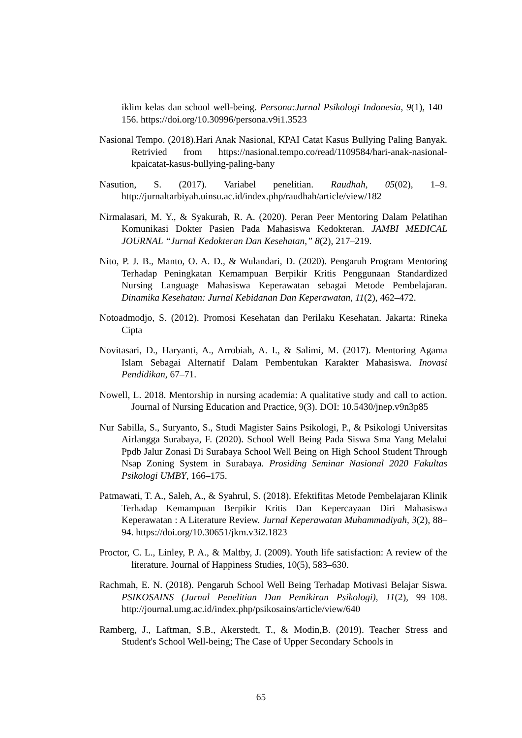iklim kelas dan school well-being. Persona:Jurnal Psikologi Indonesia, 9(1), 140–156. https://doi.org/10.30996/persona.v9i1.3523
Nasional Tempo. (2018).Hari Anak Nasional, KPAI Catat Kasus Bullying Paling Banyak. Retrivied from https://nasional.tempo.co/read/1109584/hari-anak-nasional-kpaicatat-kasus-bullying-paling-bany
Nasution, S. (2017). Variabel penelitian. Raudhah, 05(02), 1–9. http://jurnaltarbiyah.uinsu.ac.id/index.php/raudhah/article/view/182
Nirmalasari, M. Y., & Syakurah, R. A. (2020). Peran Peer Mentoring Dalam Pelatihan Komunikasi Dokter Pasien Pada Mahasiswa Kedokteran. JAMBI MEDICAL JOURNAL “Jurnal Kedokteran Dan Kesehatan,” 8(2), 217–219.
Nito, P. J. B., Manto, O. A. D., & Wulandari, D. (2020). Pengaruh Program Mentoring Terhadap Peningkatan Kemampuan Berpikir Kritis Penggunaan Standardized Nursing Language Mahasiswa Keperawatan sebagai Metode Pembelajaran. Dinamika Kesehatan: Jurnal Kebidanan Dan Keperawatan, 11(2), 462–472.
Notoadmodjo, S. (2012). Promosi Kesehatan dan Perilaku Kesehatan. Jakarta: Rineka Cipta
Novitasari, D., Haryanti, A., Arrobiah, A. I., & Salimi, M. (2017). Mentoring Agama Islam Sebagai Alternatif Dalam Pembentukan Karakter Mahasiswa. Inovasi Pendidikan, 67–71.
Nowell, L. 2018. Mentorship in nursing academia: A qualitative study and call to action. Journal of Nursing Education and Practice, 9(3). DOI: 10.5430/jnep.v9n3p85
Nur Sabilla, S., Suryanto, S., Studi Magister Sains Psikologi, P., & Psikologi Universitas Airlangga Surabaya, F. (2020). School Well Being Pada Siswa Sma Yang Melalui Ppdb Jalur Zonasi Di Surabaya School Well Being on High School Student Through Nsap Zoning System in Surabaya. Prosiding Seminar Nasional 2020 Fakultas Psikologi UMBY, 166–175.
Patmawati, T. A., Saleh, A., & Syahrul, S. (2018). Efektifitas Metode Pembelajaran Klinik Terhadap Kemampuan Berpikir Kritis Dan Kepercayaan Diri Mahasiswa Keperawatan : A Literature Review. Jurnal Keperawatan Muhammadiyah, 3(2), 88–94. https://doi.org/10.30651/jkm.v3i2.1823
Proctor, C. L., Linley, P. A., & Maltby, J. (2009). Youth life satisfaction: A review of the literature. Journal of Happiness Studies, 10(5), 583–630.
Rachmah, E. N. (2018). Pengaruh School Well Being Terhadap Motivasi Belajar Siswa. PSIKOSAINS (Jurnal Penelitian Dan Pemikiran Psikologi), 11(2), 99–108. http://journal.umg.ac.id/index.php/psikosains/article/view/640
Ramberg, J., Laftman, S.B., Akerstedt, T., & Modin,B. (2019). Teacher Stress and Student's School Well-being; The Case of Upper Secondary Schools in
65